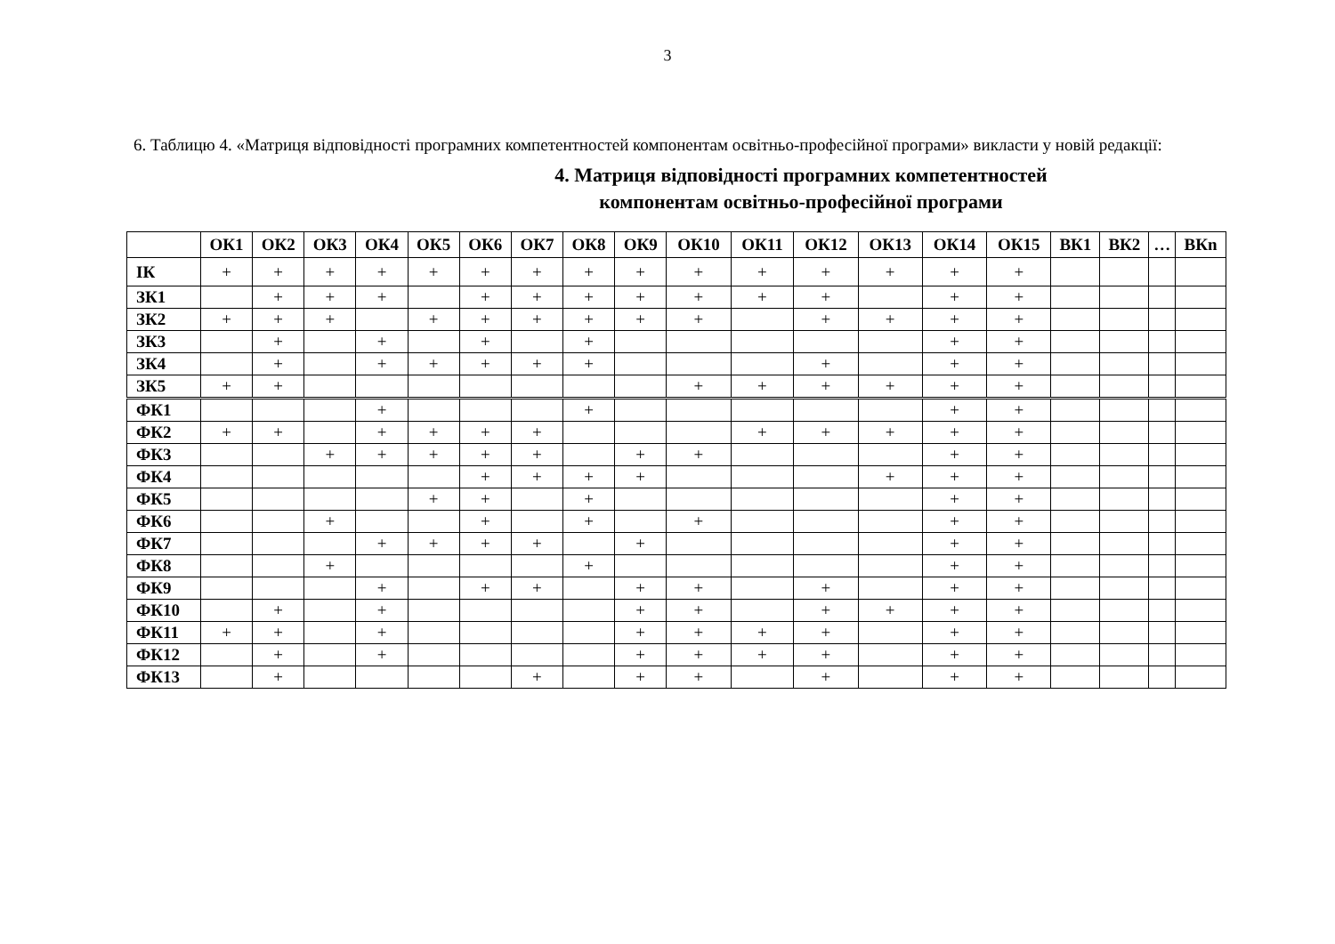3
6. Таблицю 4. «Матриця відповідності програмних компетентностей компонентам освітньо-професійної програми» викласти у новій редакції:
4. Матриця відповідності програмних компетентностей
компонентам освітньо-професійної програми
| | ОК1 | ОК2 | ОК3 | ОК4 | ОК5 | ОК6 | ОК7 | ОК8 | ОК9 | ОК10 | ОК11 | ОК12 | ОК13 | ОК14 | ОК15 | ВК1 | ВК2 | … | ВКn |
| --- | --- | --- | --- | --- | --- | --- | --- | --- | --- | --- | --- | --- | --- | --- | --- | --- | --- | --- | --- |
| ІК | + | + | + | + | + | + | + | + | + | + | + | + | + | + | + | | | | |
| ЗК1 | | + | + | + | | + | + | + | + | + | + | + | | + | + | | | | |
| ЗК2 | + | + | + | | + | + | + | + | + | + | | + | + | + | + | | | | |
| ЗК3 | | + | | + | | + | | + | | | | | | + | + | | | | |
| ЗК4 | | + | | + | + | + | + | + | | | | + | | + | + | | | | |
| ЗК5 | + | + | | | | | | | | + | + | + | + | + | + | | | | |
| ФК1 | | | | + | | | | + | | | | | | + | + | | | | |
| ФК2 | + | + | | + | + | + | + | | | | + | + | + | + | + | | | | |
| ФК3 | | | + | + | + | + | + | | + | + | | | | + | + | | | | |
| ФК4 | | | | | | + | + | + | + | | | | + | + | + | | | | |
| ФК5 | | | | | + | + | | + | | | | | | + | + | | | | |
| ФК6 | | | + | | | + | | + | | + | | | | + | + | | | | |
| ФК7 | | | | + | + | + | + | | + | | | | | + | + | | | | |
| ФК8 | | | + | | | | | + | | | | | | + | + | | | | |
| ФК9 | | | | + | | + | + | | + | + | | + | | + | + | | | | |
| ФК10 | | + | | + | | | | | + | + | | + | + | + | + | | | | |
| ФК11 | + | + | | + | | | | | + | + | + | + | | + | + | | | | |
| ФК12 | | + | | + | | | | | + | + | + | + | | + | + | | | | |
| ФК13 | | + | | | | | + | | + | + | | + | | + | + | | | | |